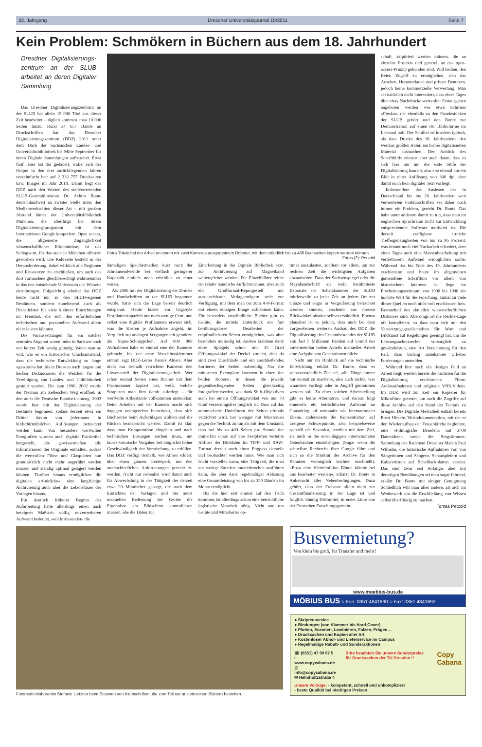22. Jahrgang Dresdner Universitätsjournal 15/2011 Seite 7
Kein Problem: Schmökern in Büchern aus dem 18. Jahrhundert
Dresdner Digitalisierungs­zentrum an der SLUB arbeitet an deren Digitaler Sammlung
Das Dresdner Digitalisierungszentrum an der SLUB hat allein 15 000 Titel aus dieser Zeit bearbeitet – täglich kommen etwa 10 000 Seiten hinzu. Rund 34 657 Bände an Druckschriften hat das Dresdner Digitalisierungszentrum (DDZ) 2011 unter dem Dach der Sächsischen Landes- und Universitätsbibliothek bis Mitte September für deren Digitale Sammlungen aufbereitet. Etwa fünf Jahre hat das gedauert, wobei sich der Output in den drei zurückliegenden Jahren verzehnfacht hat: auf 2 332 757 Druckseiten bzw. Images im Jahr 2010. Damit liegt das DDZ nach den Worten des stellvertretenden SLUB-Generaldirektors Dr. Achim Bonte deutschlandweit an zweiter Stelle unter den Medienwerkstätten dieser Art – mit großem Abstand hinter der Universitätsbibliothek München, die allerdings bei ihrem Digitalisierungsprogramm mit dem Internetriesen Google kooperiere. Open access, die allgemeine Zugänglichkeit wissenschaftlicher Erkenntnisse, ist das Schlagwort, für das auch in München offensiv geworben wird. Die Kehrseite besteht in der Herausforderung, dabei wirklich alle Regionen und Ressourcen zu erschließen, um auch das dort vorhandene gleichberechtigt wahrnehmbar in das neu entstehende Universum des Wissens einzubringen. Folgerichtig arbeitet das DDZ heute nicht nur an den SLUB-eigenen Beständen, sondern zunehmend auch als Dienstleister für viele kleinere Einrichtungen im Freistaat, die sich den erforderlichen technischen und personellen Aufwand allein nicht leisten könnten.
Die Voraussetzungen für ein solches zentrales Angebot waren indes in Sachsen noch vor kurzer Zeit wenig günstig. Wenn man so will, war es ein historischer Glücksumstand, dass die technische Entwicklung so lange »gewartet« hat, bis in Dresden nach langen und heißen Diskussionen die Weichen für die Vereinigung von Landes- und Unibibliothek gestellt wurden. Die kam 1996, 2002 wurde der Neubau am Zelleschen Weg eröffnet, in den auch die Deutsche Fotothek einzog. 2003 wurde hier mit der Digitalisierung der Bestände begonnen, sodass derzeit etwa ein Drittel davon von jedermann in bildschirmüblichen Auflösungen betrachtet werden kann. Von besonders wertvollen Fotografien wurden auch digitale Faksimiles hergestellt, die gewissermaßen alle Informationen der Originale enthalten, sodass die wertvollen Filme und Glasplatten nun grundsätzlich nicht mehr angerührt werden müssen und ständig optimal gelagert werden können. Darüber hinaus ermöglichen die digitalen »Abdrücke« eine langfristige Archivierung auch über die Lebensdauer der Vorlagen hinaus.
Ein deutlich früherer Beginn der Aufarbeitung hätte allerdings einen nach heutigem Maßstab völlig unvertretbaren Aufwand bedeutet, weil insbesondere die
Petra Thiele bei der Arbeit an einem mit zwei Kameras ausgerüsteten Roboter, mit dem stündlich bis zu 460 Buchseiten kopiert werden können. Fotos (2): Petzold
damaligen Speichermedien kurz nach der Jahrtausendwende bei vielfach geringerer Kapazität einfach noch erheblich zu teuer waren.
Als 2006 mit der Digitalisierung der Drucke und Handschriften an der SLUB begonnen wurde, hatte sich die Lage bereits deutlich entspannt. Heute kostet ein Gigabyte Festplattenkapazität nur noch wenige Cent, und selbst eine digitale Profikamera erweist sich, was die Kosten je Aufnahme angeht, im Vergleich zur analogen Vergangenheit geradezu als Super-Schnäppchen. Auf 800 000 Aufnahmen habe es einmal eine der Kameras gebracht, bis der erste Verschlussklemmer eintrat, sagt DDZ-Leiter Henrik Ahlers. Aber nicht nur deshalb verrichten Kameras den Löwenanteil der Digitalisierungsarbeit. Wer schon einmal Seiten eines Buches mit dem Flachscanner kopiert hat, weiß, welche Strapazen man ihm damit auferlegt – für wertvolle Altbestände vollkommen undenkbar. Beim Arbeiten mit der Kamera macht sich dagegen unangenehm bemerkbar, dass sich Buchseiten beim Aufschlagen wölben und die Rücken beansprucht werden. Damit ist klar, dass man Kompromisse eingehen und nach technischen Lösungen suchen muss, um konservatorische Vorgaben bei möglichst hoher Geschwindigkeit der Verarbeitung zu erfüllen. Das DDZ verfügt deshalb, wie Ahlers erklärt, über einen ganzen Gerätepark, um den unterschiedlichen Anforderungen gerecht zu werden. Nicht nur nebenbei wird damit auch für Abwechslung in der Tätigkeit der derzeit etwa 20 Mitarbeiter gesorgt, die nach dem Einrichten der Vorlagen und der meist manuellen Bedienung der Geräte die Ergebnisse am Bildschirm kontrollieren müssen, ehe die Daten zur
Einarbeitung in die Digitale Bibliothek bzw. zur Archivierung auf Magnetband weitergeleitet werden. Für Einzelblätter reicht der relativ handliche Auflichtscanner, aber auch ein Großformat-Reprogestell mit austauschbaren Vorlagenträgern steht zur Verfügung, mit dem man bis zum A-0-Format mit einem einzigen Image aufnehmen kann. Für besonders empfindliche Bücher gibt es Geräte, die mittels Unterdruck ein fast berührungsloses Bearbeiten der empfindlichsten Seiten ermöglichen, was aber besonders mühselig ist. Andere kommen dank eines Spiegels schon mit 45 Grad Öffnungswinkel der Deckel zurecht, aber da sind zwei Durchläufe und ein anschließendes Sortieren der Seiten notwendig. Nur die robusteren Exemplare kommen in einen der beiden Roboter, in denen die jeweils gegenüberliegenden Seiten gleichzeitig fotografiert werden, was dank Shift-Objektiven auch bei einem Öffnungswinkel von nur 70 Grad verzerrungsfrei möglich ist. Dass auf das automatische Umblättern der Seiten oftmals verzichtet wird, hat weniger mit Misstrauen gegen die Technik zu tun als mit dem Umstand, dass bei bis zu 400 Seiten pro Stunde der immerhin schon auf vier Festplatten verteilte Abfluss der Bilddaten im TIFF- und RAW-Format derzeit noch einen Engpass darstellt und beobachtet werden muss. Wie man sich leicht vorstellen kann, eine Tätigkeit, die man nur wenige Stunden ununterbrochen ausführen kann, die aber dank regelmäßiger Ablösung eine Gesamtleistung von bis zu 350 Bänden im Monat ermöglicht.
Bis die hier erst einmal auf den Tisch kommen, ist allerdings schon eine beträchtliche logistische Vorarbeit nötig. Nicht nur, um Geräte und Mitarbeiter op-
timal auszulasten, sondern vor allem, um zur rechten Zeit die wichtigsten Aufgaben abzuarbeiten. Dass der Sachsenspiegel oder die Mayahandschrift als wohl berühmteste Exponate der Schatzkammer der SLUB mittlerweile zu jeder Zeit an jedem Ort zur Gänze und sogar in Vergrößerung betrachtet werden können, erscheint aus diesem Blickwinkel absolut selbstverständlich. Ebenso plausibel ist es jedoch, dass auch bei dem vorgesehenen weiteren Ausbau des DDZ die Digitalisierung des Gesamtbestandes der SLUB von fast 5 Millionen Bänden auf Grund des unvermeidbar hohen Anteils manueller Arbeit eine Aufgabe von Generationen bliebe.
Nicht nur im Hinblick auf die technische Entwicklung erklärt Dr. Bonte, dass es selbstverständlich Ziel sei, »die Dinge immer nur einmal zu machen«, also auch nichts, was woanders vorliegt oder in Angriff genommen werden soll. Zu einer solchen Arbeitsteilung gibt es keine Alternative, und daraus folgt einerseits ein beträchtlicher Aufwand an Consulting auf nationaler wie internationaler Ebene, andererseits die Konzentration auf ureigene Schwerpunkte, also beispielsweise speziell die Saxonica, letztlich mit dem Ziel, sie auch in die einschlägigen internationalen Datenbanken einzubringen. (Sogar wenn die schnellste Recherche über Google führt und sich so die Struktur der Archive für den Benutzer womöglich leichter erschließt). »Etwa eine Viertelmillion Bände könnte bei uns bearbeitet werden«, schätzt Dr. Bonte in Anbetracht aller Nebenbedingungen. Dazu gehört, dass der Freistaat allein nicht zur Gesamtfinanzierung in der Lage ist und folglich ständig Drittmittel, in erster Linie von der Deutschen Forschungsgemein-
schaft, akquiriert werden müssen, die an einzelne Projekte und generell an das open-access-Prinzip gebunden sind. Will heißen, den freien Zugriff zu ermöglichen, also das Ansehen, Herunterladen und private Benutzen, jedoch keine kommerzielle Verwertung. Man sei natürlich nicht interessiert, dass eines Tages über ebay Nachdrucke wertvoller Erstausgaben angeboten werden wie etwa Schillers »Fiesko«, der ebenfalls zu den Paradestücken der SLUB gehört und den Bonte zur Demonstration auf einen der Bildschirme im Lesesaal holt. Der Schiller ist insofern typisch, als dass Drucke des 18. Jahrhunderts den weitaus größten Anteil am bisher digitalisierten Material ausmachen. Der Anblick des Schriftbilds erinnert aber auch daran, dass es sich hier nur um die erste Stufe der Digitalisierung handelt, also erst einmal nur ein Bild in einer Auflösung von 300 dpi, aber damit noch kein digitaler Text vorliegt.
Insbesondere das Auslesen der in Deutschland bis ins 20. Jahrhundert weit verbreiteten Frakturschriften sei dabei noch immer ein Problem, gesteht Dr. Bonte. Das habe unter anderem damit zu tun, dass man im englischen Sprachraum nicht zur Entwicklung entsprechender Software motiviert ist. Die derzeit verfügbare erreiche Treffergenauigkeiten von bis zu 96 Prozent, was immer noch viel Nacharbeit erfordert, aber eines Tages auch eine Massenbearbeitung mit vertretbarem Aufwand ermöglichen sollte. Während das bis Ende des 19. Jahrhunderts erschienene und heute im allgemeinen gemeinfreie Schrifttum vor allem von historischem Interesse ist, liege im Erscheinungszeitraum von 1900 bis 1990 der höchste Wert für die Forschung, zumal zu viele dieser Quellen noch nicht voll erschlossen bzw. Bestandteil des aktuellen wissenschaftlichen Diskurses sind. Allerdings ist die Rechte-Lage oft kompliziert, so dass man sich mit den Verwertungsgesellschaften für Wort und Bildkunst auf Regelungen geeinigt hat, um die Leistungsschutzrechte vorsorglich zu gewährleisten, eine Art Versicherung für den Fall, dass bislang unbekannte Urheber Forderungen anmelden.
Während hier noch ein riesiges Feld an Arbeit liegt, werden bereits die nächsten für die Digitalisierung erschlossen: Filme, Audioaufnahmen und originale VHS-Videos. Im DDZ wird zur Zeit ein Kopierer für Mikrofilme getestet, um auch die Zugriffe auf diese Archive auf den Stand der Technik zu bringen. Die Digitale Mediathek enthält bereits Ernst Hirschs Videodokumentation, mit der er den Wiederaufbau der Frauenkirche begleitete, eine »Filmografie Dresden« mit 3700 Datensätzen sowie die Singstimmen-Sammlung des Radebeul-Dresdner Malers Paul Wilhelm, die historische Aufnahmen von von Sängerinnen und Sängern, Schauspielern und Kabarettisten auf Schelllackplatten vereint. Das sind zwar erst Anfänge, aber mit derartigen Bemühungen sei man sogar führend, erklärt Dr. Bonte mit einiger Genugtuung Schließlich will man alles andere, als sich im Wettbewerb um die Erschließung von Wissen selbst überflüssig zu machen.
Tomas Petzold
Fotomedienlaborantin Stefanie Lietzner beim Scannen von Kleinschriften, die zum Teil nur aus einzelnen Blättern bestehen.
Busvermietung?
Von klein bis groß, für Transfer und mehr!
www.moebius-bus.de
MÖBIUS BUS ☞Fon: 0351 4841690 ☞Fax: 0351 4841692
● Skriptenservice
● Bindungen (von Klammer bis Hard-Cover)
● Plotten, Scannen, Laminieren, Falzen, Prägen...
● Drucksachen und Kopien aller Art
● Kostenloser Abhol- und Lieferservice im Campus
● Regelmäßige Rabatt- und Sonderaktionen
☏ (0351) 47 00 67 5
□ www.copycabana.de
@ info@copycabana.de
✉ Helmholtzstraße 4
Bitte beachten Sie unsere Sonderpreise für Drucksachen der TU Dresden !!
Copy Cabana
Unsere Vorzüge: - kompetent, schnell und unkompliziert
- beste Qualität bei niedrigen Preisen